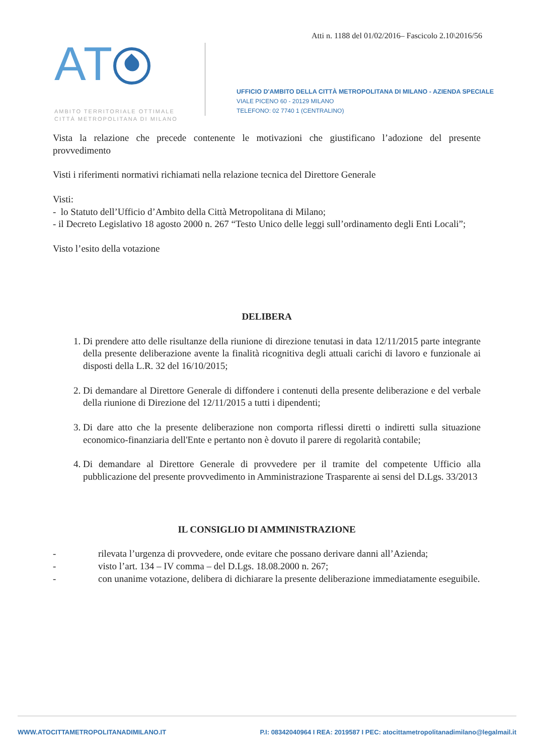Atti n. 1188 del 01/02/2016– Fascicolo 2.10\2016/56
AT
AMBITO TERRITORIALE OTTIMALE
CITTÀ METROPOLITANA DI MILANO
UFFICIO D'AMBITO DELLA CITTÀ METROPOLITANA DI MILANO - AZIENDA SPECIALE
VIALE PICENO 60 - 20129 MILANO
TELEFONO: 02 7740 1 (CENTRALINO)
Vista la relazione che precede contenente le motivazioni che giustificano l’adozione del presente provvedimento
Visti i riferimenti normativi richiamati nella relazione tecnica del Direttore Generale
Visti:
- lo Statuto dell’Ufficio d’Ambito della Città Metropolitana di Milano;
- il Decreto Legislativo 18 agosto 2000 n. 267 “Testo Unico delle leggi sull’ordinamento degli Enti Locali”;
Visto l’esito della votazione
DELIBERA
1. Di prendere atto delle risultanze della riunione di direzione tenutasi in data 12/11/2015 parte integrante della presente deliberazione avente la finalità ricognitiva degli attuali carichi di lavoro e funzionale ai disposti della L.R. 32 del 16/10/2015;
2. Di demandare al Direttore Generale di diffondere i contenuti della presente deliberazione e del verbale della riunione di Direzione del 12/11/2015 a tutti i dipendenti;
3. Di dare atto che la presente deliberazione non comporta riflessi diretti o indiretti sulla situazione economico-finanziaria dell'Ente e pertanto non è dovuto il parere di regolarità contabile;
4. Di demandare al Direttore Generale di provvedere per il tramite del competente Ufficio alla pubblicazione del presente provvedimento in Amministrazione Trasparente ai sensi del D.Lgs. 33/2013
IL CONSIGLIO DI AMMINISTRAZIONE
- rilevata l’urgenza di provvedere, onde evitare che possano derivare danni all’Azienda;
- visto l’art. 134 – IV comma – del D.Lgs. 18.08.2000 n. 267;
- con unanime votazione, delibera di dichiarare la presente deliberazione immediatamente eseguibile.
WWW.ATOCITTAMETROPOLITANADIMILANO.IT P.I: 08342040964 I REA: 2019587 I PEC: atocittametropolitanadimilano@legalmail.it